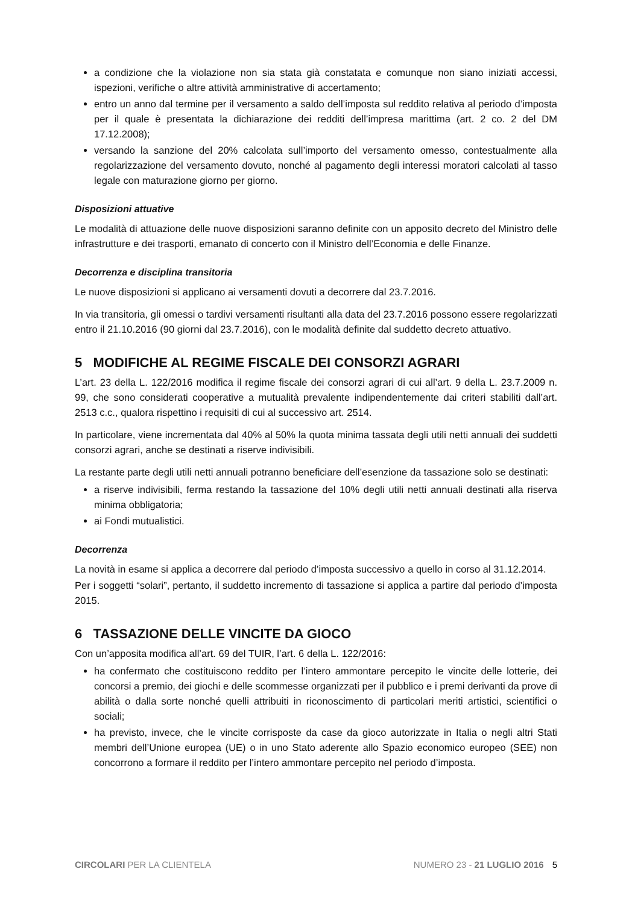a condizione che la violazione non sia stata già constatata e comunque non siano iniziati accessi, ispezioni, verifiche o altre attività amministrative di accertamento;
entro un anno dal termine per il versamento a saldo dell’imposta sul reddito relativa al periodo d’imposta per il quale è presentata la dichiarazione dei redditi dell’impresa marittima (art. 2 co. 2 del DM 17.12.2008);
versando la sanzione del 20% calcolata sull’importo del versamento omesso, contestualmente alla regolarizzazione del versamento dovuto, nonché al pagamento degli interessi moratori calcolati al tasso legale con maturazione giorno per giorno.
Disposizioni attuative
Le modalità di attuazione delle nuove disposizioni saranno definite con un apposito decreto del Ministro delle infrastrutture e dei trasporti, emanato di concerto con il Ministro dell’Economia e delle Finanze.
Decorrenza e disciplina transitoria
Le nuove disposizioni si applicano ai versamenti dovuti a decorrere dal 23.7.2016.
In via transitoria, gli omessi o tardivi versamenti risultanti alla data del 23.7.2016 possono essere regolarizzati entro il 21.10.2016 (90 giorni dal 23.7.2016), con le modalità definite dal suddetto decreto attuativo.
5 MODIFICHE AL REGIME FISCALE DEI CONSORZI AGRARI
L’art. 23 della L. 122/2016 modifica il regime fiscale dei consorzi agrari di cui all’art. 9 della L. 23.7.2009 n. 99, che sono considerati cooperative a mutualità prevalente indipendentemente dai criteri stabiliti dall’art. 2513 c.c., qualora rispettino i requisiti di cui al successivo art. 2514.
In particolare, viene incrementata dal 40% al 50% la quota minima tassata degli utili netti annuali dei suddetti consorzi agrari, anche se destinati a riserve indivisibili.
La restante parte degli utili netti annuali potranno beneficiare dell’esenzione da tassazione solo se destinati:
a riserve indivisibili, ferma restando la tassazione del 10% degli utili netti annuali destinati alla riserva minima obbligatoria;
ai Fondi mutualistici.
Decorrenza
La novità in esame si applica a decorrere dal periodo d’imposta successivo a quello in corso al 31.12.2014.
Per i soggetti “solari”, pertanto, il suddetto incremento di tassazione si applica a partire dal periodo d’imposta 2015.
6 TASSAZIONE DELLE VINCITE DA GIOCO
Con un’apposita modifica all’art. 69 del TUIR, l’art. 6 della L. 122/2016:
ha confermato che costituiscono reddito per l’intero ammontare percepito le vincite delle lotterie, dei concorsi a premio, dei giochi e delle scommesse organizzati per il pubblico e i premi derivanti da prove di abilità o dalla sorte nonché quelli attribuiti in riconoscimento di particolari meriti artistici, scientifici o sociali;
ha previsto, invece, che le vincite corrisposte da case da gioco autorizzate in Italia o negli altri Stati membri dell’Unione europea (UE) o in uno Stato aderente allo Spazio economico europeo (SEE) non concorrono a formare il reddito per l’intero ammontare percepito nel periodo d’imposta.
CIRCOLARI PER LA CLIENTELA NUMERO 23 - 21 LUGLIO 2016 5